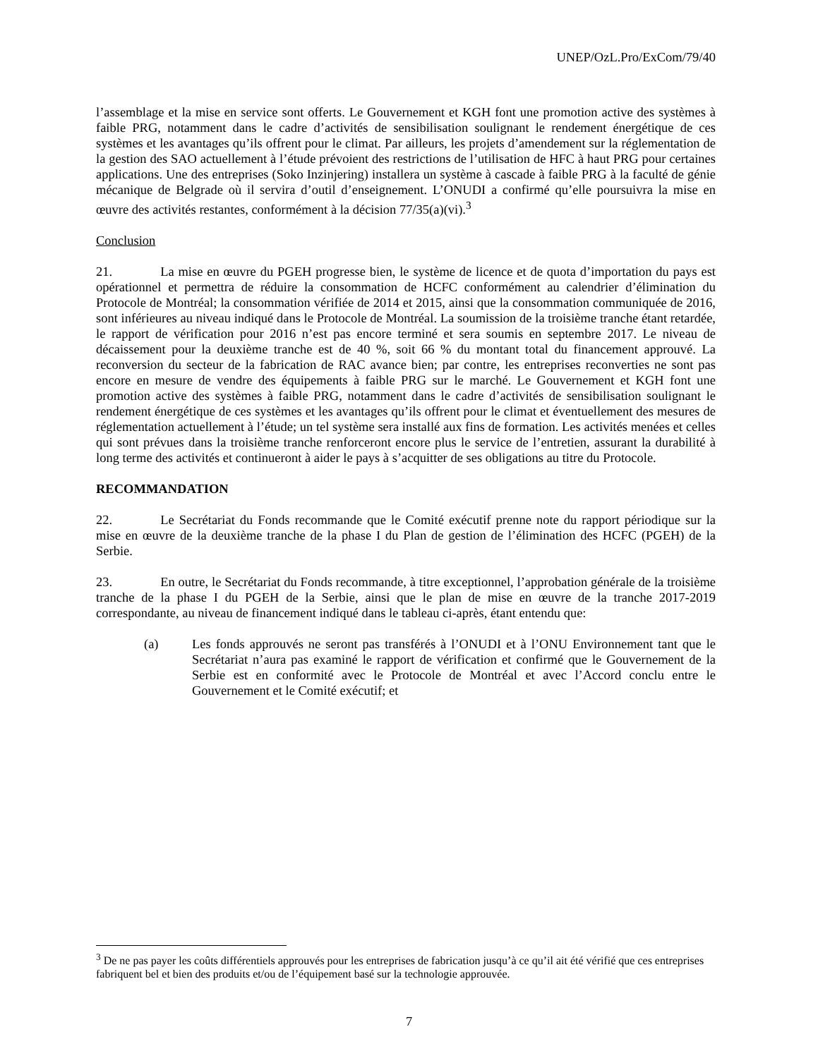UNEP/OzL.Pro/ExCom/79/40
l’assemblage et la mise en service sont offerts. Le Gouvernement et KGH font une promotion active des systèmes à faible PRG, notamment dans le cadre d’activités de sensibilisation soulignant le rendement énergétique de ces systèmes et les avantages qu’ils offrent pour le climat. Par ailleurs, les projets d’amendement sur la réglementation de la gestion des SAO actuellement à l’étude prévoient des restrictions de l’utilisation de HFC à haut PRG pour certaines applications. Une des entreprises (Soko Inzinjering) installera un système à cascade à faible PRG à la faculté de génie mécanique de Belgrade où il servira d’outil d’enseignement. L’ONUDI a confirmé qu’elle poursuivra la mise en œuvre des activités restantes, conformément à la décision 77/35(a)(vi).<sup>3</sup>
Conclusion
21. La mise en œuvre du PGEH progresse bien, le système de licence et de quota d’importation du pays est opérationnel et permettra de réduire la consommation de HCFC conformément au calendrier d’élimination du Protocole de Montréal; la consommation vérifiée de 2014 et 2015, ainsi que la consommation communiquée de 2016, sont inférieures au niveau indiqué dans le Protocole de Montréal. La soumission de la troisième tranche étant retardée, le rapport de vérification pour 2016 n’est pas encore terminé et sera soumis en septembre 2017. Le niveau de décaissement pour la deuxième tranche est de 40 %, soit 66 % du montant total du financement approuvé. La reconversion du secteur de la fabrication de RAC avance bien; par contre, les entreprises reconverties ne sont pas encore en mesure de vendre des équipements à faible PRG sur le marché. Le Gouvernement et KGH font une promotion active des systèmes à faible PRG, notamment dans le cadre d’activités de sensibilisation soulignant le rendement énergétique de ces systèmes et les avantages qu’ils offrent pour le climat et éventuellement des mesures de réglementation actuellement à l’étude; un tel système sera installé aux fins de formation. Les activités menées et celles qui sont prévues dans la troisième tranche renforceront encore plus le service de l’entretien, assurant la durabilité à long terme des activités et continueront à aider le pays à s’acquitter de ses obligations au titre du Protocole.
RECOMMANDATION
22. Le Secrétariat du Fonds recommande que le Comité exécutif prenne note du rapport périodique sur la mise en œuvre de la deuxième tranche de la phase I du Plan de gestion de l’élimination des HCFC (PGEH) de la Serbie.
23. En outre, le Secrétariat du Fonds recommande, à titre exceptionnel, l’approbation générale de la troisième tranche de la phase I du PGEH de la Serbie, ainsi que le plan de mise en œuvre de la tranche 2017-2019 correspondante, au niveau de financement indiqué dans le tableau ci-après, étant entendu que:
(a) Les fonds approuvés ne seront pas transférés à l’ONUDI et à l’ONU Environnement tant que le Secrétariat n’aura pas examiné le rapport de vérification et confirmé que le Gouvernement de la Serbie est en conformité avec le Protocole de Montréal et avec l’Accord conclu entre le Gouvernement et le Comité exécutif; et
<sup>3</sup> De ne pas payer les coûts différentiels approuvés pour les entreprises de fabrication jusqu’à ce qu’il ait été vérifié que ces entreprises fabriquent bel et bien des produits et/ou de l’équipement basé sur la technologie approuvée.
7